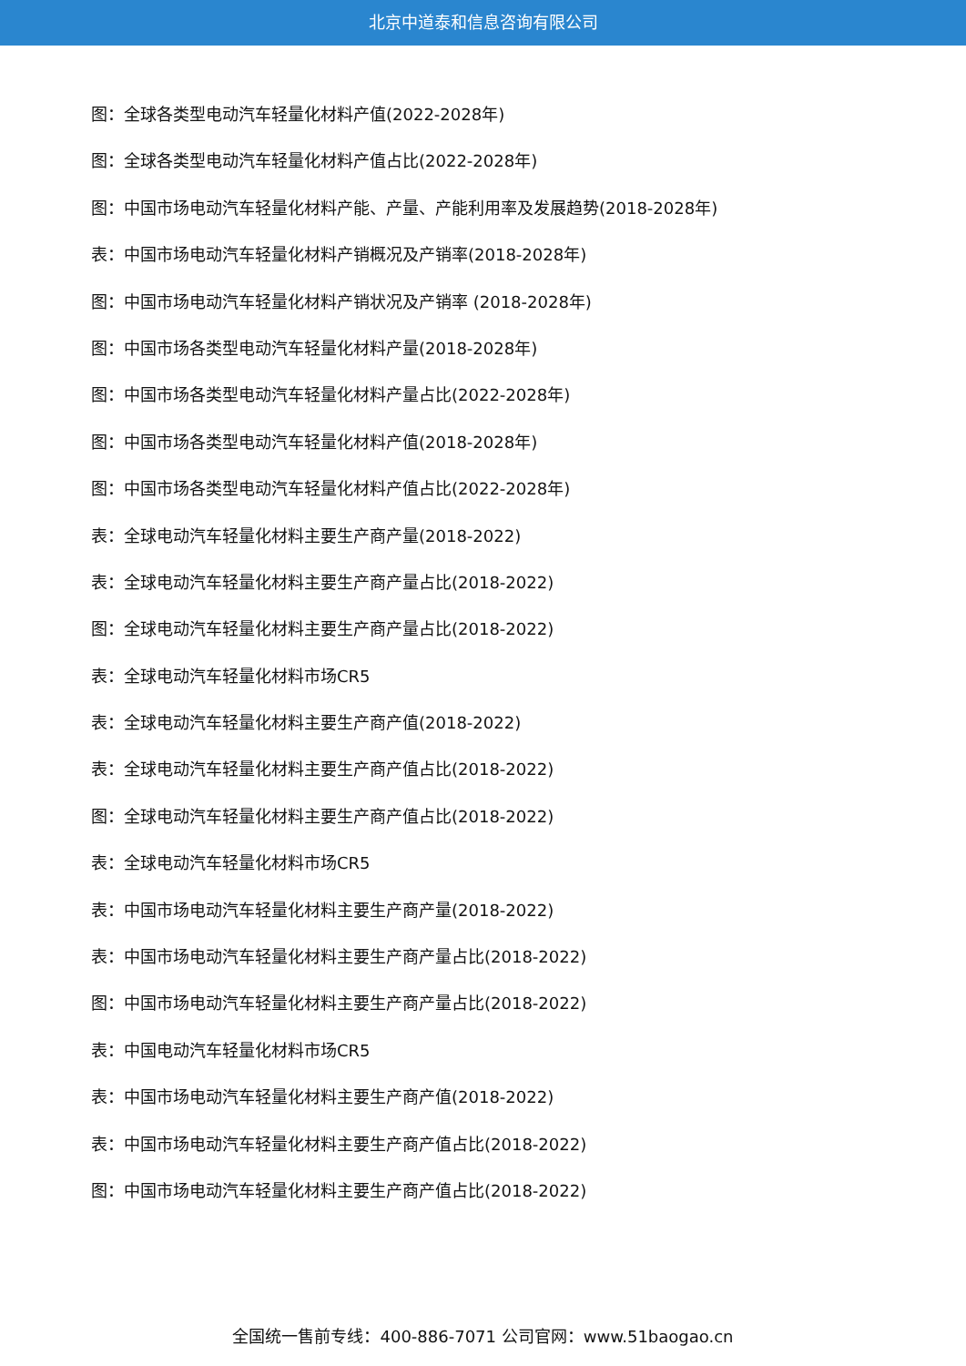北京中道泰和信息咨询有限公司
图：全球各类型电动汽车轻量化材料产值(2022-2028年)
图：全球各类型电动汽车轻量化材料产值占比(2022-2028年)
图：中国市场电动汽车轻量化材料产能、产量、产能利用率及发展趋势(2018-2028年)
表：中国市场电动汽车轻量化材料产销概况及产销率(2018-2028年)
图：中国市场电动汽车轻量化材料产销状况及产销率 (2018-2028年)
图：中国市场各类型电动汽车轻量化材料产量(2018-2028年)
图：中国市场各类型电动汽车轻量化材料产量占比(2022-2028年)
图：中国市场各类型电动汽车轻量化材料产值(2018-2028年)
图：中国市场各类型电动汽车轻量化材料产值占比(2022-2028年)
表：全球电动汽车轻量化材料主要生产商产量(2018-2022)
表：全球电动汽车轻量化材料主要生产商产量占比(2018-2022)
图：全球电动汽车轻量化材料主要生产商产量占比(2018-2022)
表：全球电动汽车轻量化材料市场CR5
表：全球电动汽车轻量化材料主要生产商产值(2018-2022)
表：全球电动汽车轻量化材料主要生产商产值占比(2018-2022)
图：全球电动汽车轻量化材料主要生产商产值占比(2018-2022)
表：全球电动汽车轻量化材料市场CR5
表：中国市场电动汽车轻量化材料主要生产商产量(2018-2022)
表：中国市场电动汽车轻量化材料主要生产商产量占比(2018-2022)
图：中国市场电动汽车轻量化材料主要生产商产量占比(2018-2022)
表：中国电动汽车轻量化材料市场CR5
表：中国市场电动汽车轻量化材料主要生产商产值(2018-2022)
表：中国市场电动汽车轻量化材料主要生产商产值占比(2018-2022)
图：中国市场电动汽车轻量化材料主要生产商产值占比(2018-2022)
全国统一售前专线：400-886-7071 公司官网：www.51baogao.cn